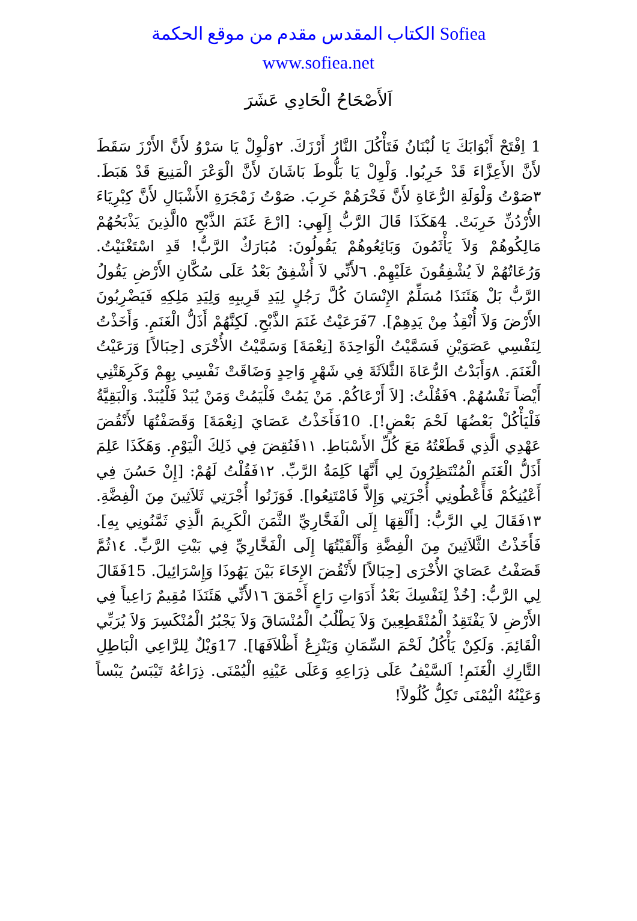الكتاب المقدس مقدم من موقع الحكمة Sofiea
www.sofiea.net
اَلأَصْحَاحُ الْحَادِي عَشَرَ
1 اِفْتَحْ أَبْوَابَكَ يَا لُبْنَانُ فَتَأْكُلَ النَّارُ أَرْزَكَ. ٢وَلْوِلْ يَا سَرْوُ لأَنَّ الأَرْزَ سَقَطَ لأَنَّ الأَعِزَّاءَ قَدْ خَرِبُوا. وَلْوِلْ يَا بَلُّوطَ بَاشَانَ لأَنَّ الْوَعْرَ الْمَنِيعَ قَدْ هَبَطَ. ٣صَوْتُ وَلْوَلَةِ الرُّعَاةِ لأَنَّ فَخْرَهُمْ خَرِبَ. صَوْتُ زَمْجَرَةِ الأَشْبَالِ لأَنَّ كِبْرِيَاءَ الأُرْدُنِّ خَرِبَتْ. 4هَكَذَا قَالَ الرَّبُّ إِلَهِي: [ارْعَ غَنَمَ الذَّبْحِ ٥الَّذِينَ يَذْبَحُهُمْ مَالِكُوهُمْ وَلاَ يَأْثَمُونَ وَبَائِعُوهُمْ يَقُولُونَ: مُبَارَكٌ الرَّبُّ! قَدِ اسْتَغْنَيْتُ. وَرُعَاتُهُمْ لاَ يُشْفِقُونَ عَلَيْهِمْ. ٦لأَنِّي لاَ أُشْفِقُ بَعْدُ عَلَى سُكَّانِ الأَرْضِ يَقُولُ الرَّبُّ بَلْ هَئَنَذَا مُسَلِّمٌ الإِنْسَانَ كُلَّ رَجُلٍ لِيَدِ قَرِيبِهِ وَلِيَدِ مَلِكِهِ فَيَضْرِبُونَ الأَرْضَ وَلاَ أُنْقِذُ مِنْ يَدِهِمْ]. 7فَرَعَيْتُ غَنَمَ الذَّبْحِ. لَكِنَّهُمْ أَذَلُّ الْغَنَمِ. وَأَخَذْتُ لِنَفْسِي عَصَوَيْنِ فَسَمَّيْتُ الْوَاحِدَةَ [نِعْمَةَ] وَسَمَّيْتُ الأُخْرَى [حِبَالاً] وَرَعَيْتُ الْغَنَمَ. ٨وَأَبَدْتُ الرُّعَاةَ الثَّلاَثَةَ فِي شَهْرٍ وَاحِدٍ وَضَاقَتْ نَفْسِي بِهِمْ وَكَرِهَتْنِي أَيْضاً نَفْسُهُمْ. ٩فَقُلْتُ: [لاَ أَرْعَاكُمْ. مَنْ يَمُتْ فَلْيَمُتْ وَمَنْ يُبَدْ فَلْيُبَدْ. وَالْبَقِيَّةُ فَلْيَأْكُلْ بَعْضُهَا لَحْمَ بَعْضٍ!]. 10فَأَخَذْتُ عَصَايَ [نِعْمَةَ] وَقَصَفْتُهَا لأَنْقُضَ عَهْدِي الَّذِي قَطَعْتُهُ مَعَ كُلِّ الأَسْبَاطِ. ١١فَنُقِضَ فِي ذَلِكَ الْيَوْمِ. وَهَكَذَا عَلِمَ أَذَلُّ الْغَنَمِ الْمُنْتَظِرُونَ لِي أَنَّهَا كَلِمَةُ الرَّبِّ. ١٢فَقُلْتُ لَهُمْ: [إِنْ حَسُنَ فِي أَعْيُنِكُمْ فَأَعْطُونِي أُجْرَتِي وَإِلاَّ فَامْتَنِعُوا]. فَوَزَنُوا أُجْرَتِي ثَلاَثِينَ مِنَ الْفِضَّةِ. ١٣فَقَالَ لِي الرَّبُّ: [أَلْقِهَا إِلَى الْفَخَّارِيِّ الثَّمَنَ الْكَرِيمَ الَّذِي ثَمَّنُونِي بِهِ]. فَأَخَذْتُ الثَّلاَثِينَ مِنَ الْفِضَّةِ وَأَلْقَيْتُهَا إِلَى الْفَخَّارِيِّ فِي بَيْتِ الرَّبِّ. ١٤ثُمَّ قَصَفْتُ عَصَايَ الأُخْرَى [حِبَالاً] لأَنْقُضَ الإِخَاءَ بَيْنَ يَهُوذَا وَإِسْرَائِيلَ. 15فَقَالَ لِي الرَّبُّ: [خُذْ لِنَفْسِكَ بَعْدُ أَدَوَاتِ رَاعٍ أَحْمَقَ ١٦لأَنِّي هَئَنَذَا مُقِيمٌ رَاعِياً فِي الأَرْضِ لاَ يَفْتَقِدُ الْمُنْقَطِعِينَ وَلاَ يَطْلُبُ الْمُنْسَاقَ وَلاَ يَجْبُرُ الْمُنْكَسِرَ وَلاَ يُرَبِّي الْقَائِمَ. وَلَكِنْ يَأْكُلُ لَحْمَ السِّمَانِ وَيَنْزِعُ أَظْلاَفَهَا]. 17وَيْلٌ لِلرَّاعِي الْبَاطِلِ التَّارِكِ الْغَنَمِ! اَلسَّيْفُ عَلَى ذِرَاعِهِ وَعَلَى عَيْنِهِ الْيُمْنَى. ذِرَاعُهُ تَيْبَسُ يَبْساً وَعَيْنُهُ الْيُمْنَى تَكِلُّ كُلُولاً!